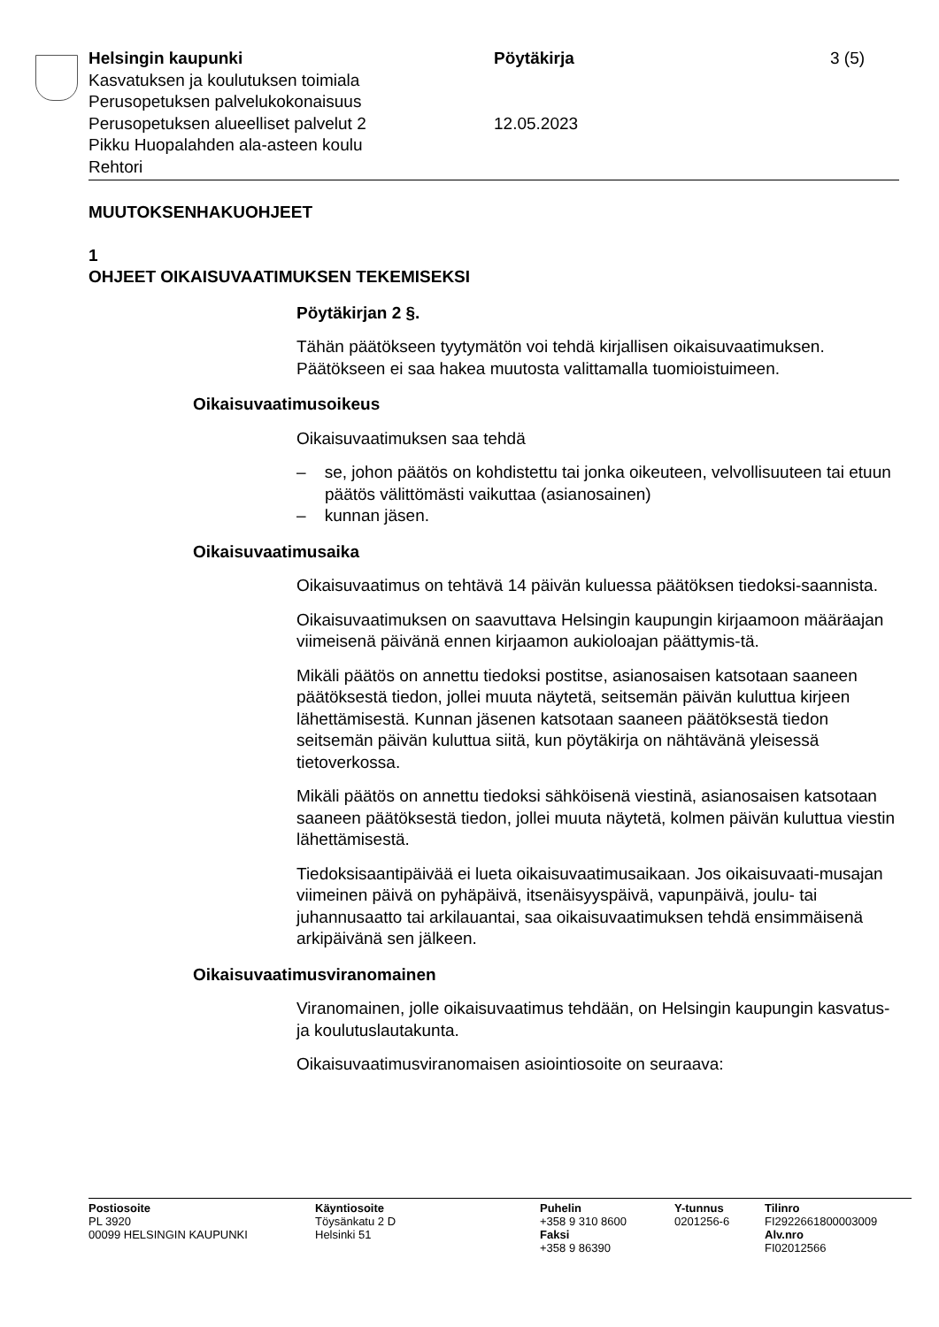Helsingin kaupunki
Kasvatuksen ja koulutuksen toimiala
Perusopetuksen palvelukokonaisuus
Perusopetuksen alueelliset palvelut 2
Pikku Huopalahden ala-asteen koulu
Rehtori
Pöytäkirja
12.05.2023
3 (5)
MUUTOKSENHAKUOHJEET
1
OHJEET OIKAISUVAATIMUKSEN TEKEMISEKSI
Pöytäkirjan 2 §.
Tähän päätökseen tyytymätön voi tehdä kirjallisen oikaisuvaatimuksen. Päätökseen ei saa hakea muutosta valittamalla tuomioistuimeen.
Oikaisuvaatimusoikeus
Oikaisuvaatimuksen saa tehdä
– se, johon päätös on kohdistettu tai jonka oikeuteen, velvollisuuteen tai etuun päätös välittömästi vaikuttaa (asianosainen)
– kunnan jäsen.
Oikaisuvaatimusaika
Oikaisuvaatimus on tehtävä 14 päivän kuluessa päätöksen tiedoksi-saannista.
Oikaisuvaatimuksen on saavuttava Helsingin kaupungin kirjaamoon määräajan viimeisenä päivänä ennen kirjaamon aukioloajan päättymis-tä.
Mikäli päätös on annettu tiedoksi postitse, asianosaisen katsotaan saaneen päätöksestä tiedon, jollei muuta näytetä, seitsemän päivän kuluttua kirjeen lähettämisestä. Kunnan jäsenen katsotaan saaneen päätöksestä tiedon seitsemän päivän kuluttua siitä, kun pöytäkirja on nähtävänä yleisessä tietoverkossa.
Mikäli päätös on annettu tiedoksi sähköisenä viestinä, asianosaisen katsotaan saaneen päätöksestä tiedon, jollei muuta näytetä, kolmen päivän kuluttua viestin lähettämisestä.
Tiedoksisaantipäivää ei lueta oikaisuvaatimusaikaan. Jos oikaisuvaati-musajan viimeinen päivä on pyhäpäivä, itsenäisyyspäivä, vapunpäivä, joulu- tai juhannusaatto tai arkilauantai, saa oikaisuvaatimuksen tehdä ensimmäisenä arkipäivänä sen jälkeen.
Oikaisuvaatimusviranomainen
Viranomainen, jolle oikaisuvaatimus tehdään, on Helsingin kaupungin kasvatus- ja koulutuslautakunta.
Oikaisuvaatimusviranomaisen asiointiosoite on seuraava:
Postiosoite
PL 3920
00099 HELSINGIN KAUPUNKI
Käyntiosoite
Töysänkatu 2 D
Helsinki 51
Puhelin
+358 9 310 8600
Faksi
+358 9 86390
Y-tunnus
0201256-6
Tilinro
FI2922661800003009
Alv.nro
FI02012566